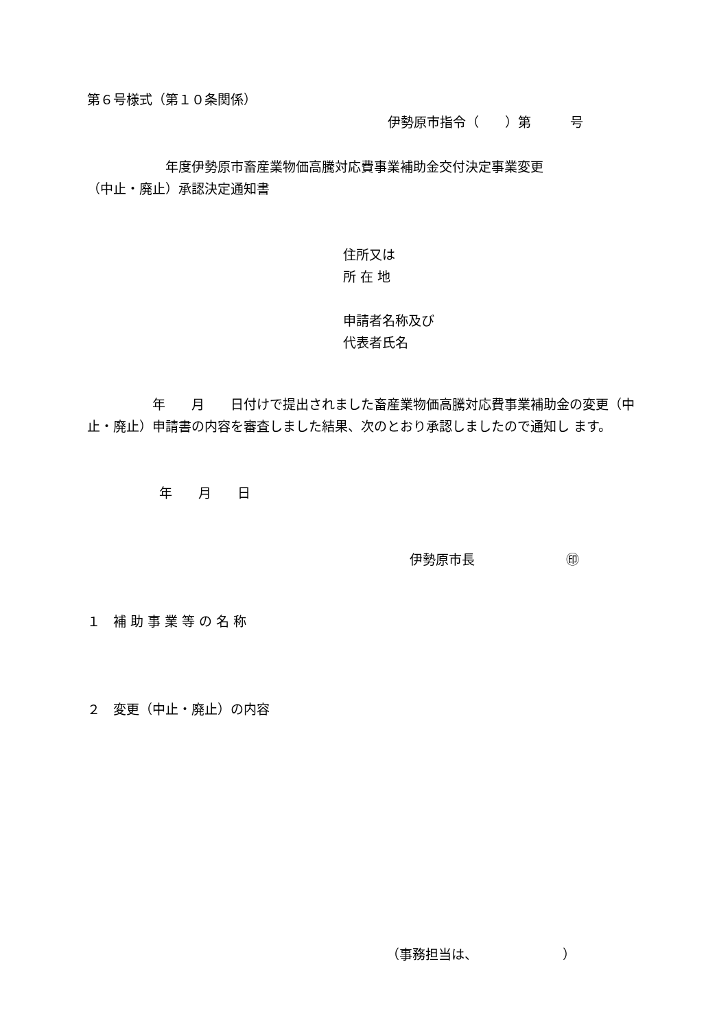第６号様式（第１０条関係）
伊勢原市指令（　　）第　　　号
　　　　　　年度伊勢原市畜産業物価高騰対応費事業補助金交付決定事業変更 （中止・廃止）承認決定通知書
住所又は 所 在 地 申請者名称及び 代表者氏名
　　　　　年　　月　　日付けで提出されました畜産業物価高騰対応費事業補助金の変更（中止・廃止）申請書の内容を審査しました結果、次のとおり承認しましたので通知し ます。
年　　月　　日
伊勢原市長　　　　　　　㊞
１　補 助 事 業 等 の 名 称
２　変更（中止・廃止）の内容
（事務担当は、　　　　　　　）